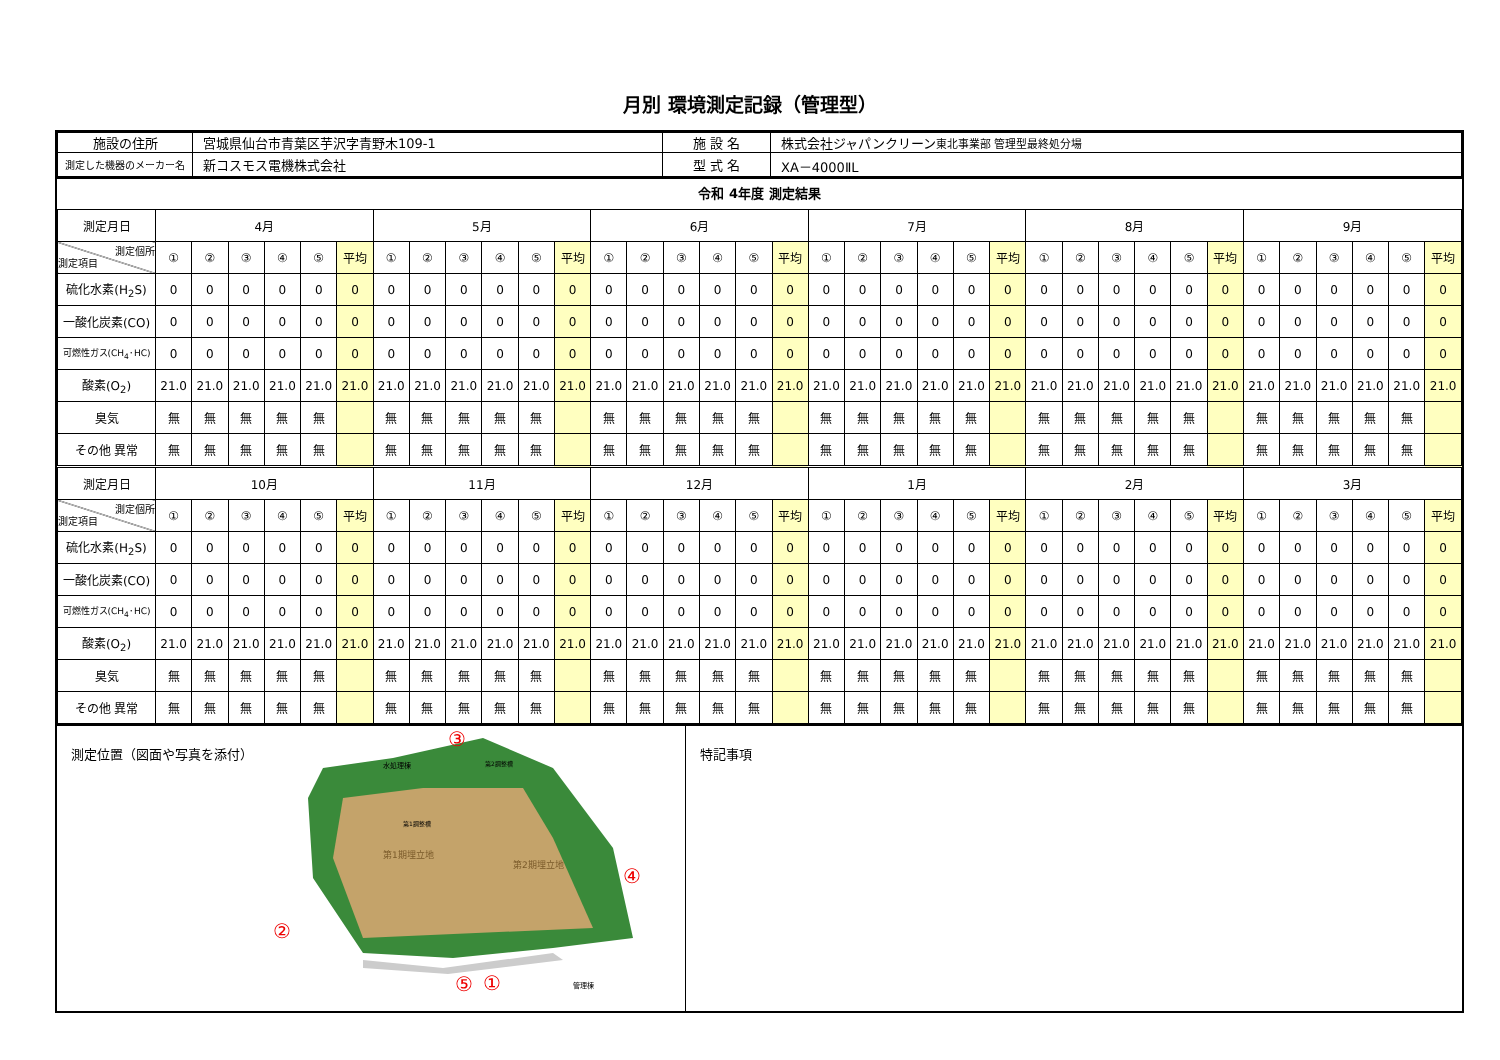月別 環境測定記録（管理型）
| 施設の住所 | 宮城県仙台市青葉区芋沢字青野木109-1 | 施 設 名 | 株式会社ジャパンクリーン 東北事業部 管理型最終処分場 |
| 測定した機器のメーカー名 | 新コスモス電機株式会社 | 型 式 名 | XA－4000ⅡL |
令和 4年度 測定結果
| 測定月日 | 4月 | | | | | | 5月 | | | | | | 6月 | | | | | | 7月 | | | | | | 8月 | | | | | | 9月 | | | | | |
| 測定個所 測定項目 | ① | ② | ③ | ④ | ⑤ | 平均 | ① | ② | ③ | ④ | ⑤ | 平均 | ① | ② | ③ | ④ | ⑤ | 平均 | ① | ② | ③ | ④ | ⑤ | 平均 | ① | ② | ③ | ④ | ⑤ | 平均 | ① | ② | ③ | ④ | ⑤ | 平均 |
| 硫化水素(H<sub>2</sub>S) | 0 | 0 | 0 | 0 | 0 | 0 | 0 | 0 | 0 | 0 | 0 | 0 | 0 | 0 | 0 | 0 | 0 | 0 | 0 | 0 | 0 | 0 | 0 | 0 | 0 | 0 | 0 | 0 | 0 | 0 | 0 | 0 | 0 | 0 | 0 | 0 |
| 一酸化炭素(CO) | 0 | 0 | 0 | 0 | 0 | 0 | 0 | 0 | 0 | 0 | 0 | 0 | 0 | 0 | 0 | 0 | 0 | 0 | 0 | 0 | 0 | 0 | 0 | 0 | 0 | 0 | 0 | 0 | 0 | 0 | 0 | 0 | 0 | 0 | 0 | 0 |
| 可燃性ガス(CH<sub>4</sub>･HC) | 0 | 0 | 0 | 0 | 0 | 0 | 0 | 0 | 0 | 0 | 0 | 0 | 0 | 0 | 0 | 0 | 0 | 0 | 0 | 0 | 0 | 0 | 0 | 0 | 0 | 0 | 0 | 0 | 0 | 0 | 0 | 0 | 0 | 0 | 0 | 0 |
| 酸素(O<sub>2</sub>) | 21.0 | 21.0 | 21.0 | 21.0 | 21.0 | 21.0 | 21.0 | 21.0 | 21.0 | 21.0 | 21.0 | 21.0 | 21.0 | 21.0 | 21.0 | 21.0 | 21.0 | 21.0 | 21.0 | 21.0 | 21.0 | 21.0 | 21.0 | 21.0 | 21.0 | 21.0 | 21.0 | 21.0 | 21.0 | 21.0 | 21.0 | 21.0 | 21.0 | 21.0 | 21.0 | 21.0 |
| 臭気 | 無 | 無 | 無 | 無 | 無 | | 無 | 無 | 無 | 無 | 無 | | 無 | 無 | 無 | 無 | 無 | | 無 | 無 | 無 | 無 | 無 | | 無 | 無 | 無 | 無 | 無 | | 無 | 無 | 無 | 無 | 無 | |
| その他 異常 | 無 | 無 | 無 | 無 | 無 | | 無 | 無 | 無 | 無 | 無 | | 無 | 無 | 無 | 無 | 無 | | 無 | 無 | 無 | 無 | 無 | | 無 | 無 | 無 | 無 | 無 | | 無 | 無 | 無 | 無 | 無 | |
| 測定月日 | 10月 | | | | | | 11月 | | | | | | 12月 | | | | | | 1月 | | | | | | 2月 | | | | | | 3月 | | | | | |
| 測定個所 測定項目 | ① | ② | ③ | ④ | ⑤ | 平均 | ① | ② | ③ | ④ | ⑤ | 平均 | ① | ② | ③ | ④ | ⑤ | 平均 | ① | ② | ③ | ④ | ⑤ | 平均 | ① | ② | ③ | ④ | ⑤ | 平均 | ① | ② | ③ | ④ | ⑤ | 平均 |
| 硫化水素(H<sub>2</sub>S) | 0 | 0 | 0 | 0 | 0 | 0 | 0 | 0 | 0 | 0 | 0 | 0 | 0 | 0 | 0 | 0 | 0 | 0 | 0 | 0 | 0 | 0 | 0 | 0 | 0 | 0 | 0 | 0 | 0 | 0 | 0 | 0 | 0 | 0 | 0 | 0 |
| 一酸化炭素(CO) | 0 | 0 | 0 | 0 | 0 | 0 | 0 | 0 | 0 | 0 | 0 | 0 | 0 | 0 | 0 | 0 | 0 | 0 | 0 | 0 | 0 | 0 | 0 | 0 | 0 | 0 | 0 | 0 | 0 | 0 | 0 | 0 | 0 | 0 | 0 | 0 |
| 可燃性ガス(CH<sub>4</sub>･HC) | 0 | 0 | 0 | 0 | 0 | 0 | 0 | 0 | 0 | 0 | 0 | 0 | 0 | 0 | 0 | 0 | 0 | 0 | 0 | 0 | 0 | 0 | 0 | 0 | 0 | 0 | 0 | 0 | 0 | 0 | 0 | 0 | 0 | 0 | 0 | 0 |
| 酸素(O<sub>2</sub>) | 21.0 | 21.0 | 21.0 | 21.0 | 21.0 | 21.0 | 21.0 | 21.0 | 21.0 | 21.0 | 21.0 | 21.0 | 21.0 | 21.0 | 21.0 | 21.0 | 21.0 | 21.0 | 21.0 | 21.0 | 21.0 | 21.0 | 21.0 | 21.0 | 21.0 | 21.0 | 21.0 | 21.0 | 21.0 | 21.0 | 21.0 | 21.0 | 21.0 | 21.0 | 21.0 | 21.0 |
| 臭気 | 無 | 無 | 無 | 無 | 無 | | 無 | 無 | 無 | 無 | 無 | | 無 | 無 | 無 | 無 | 無 | | 無 | 無 | 無 | 無 | 無 | | 無 | 無 | 無 | 無 | 無 | | 無 | 無 | 無 | 無 | 無 | |
| その他 異常 | 無 | 無 | 無 | 無 | 無 | | 無 | 無 | 無 | 無 | 無 | | 無 | 無 | 無 | 無 | 無 | | 無 | 無 | 無 | 無 | 無 | | 無 | 無 | 無 | 無 | 無 | | 無 | 無 | 無 | 無 | 無 | |
測定位置（図面や写真を添付）
第1期埋立地
第2期埋立地
水処理棟
第2調整槽
第1調整槽
管理棟
③
④
②
①
特記事項
⑤